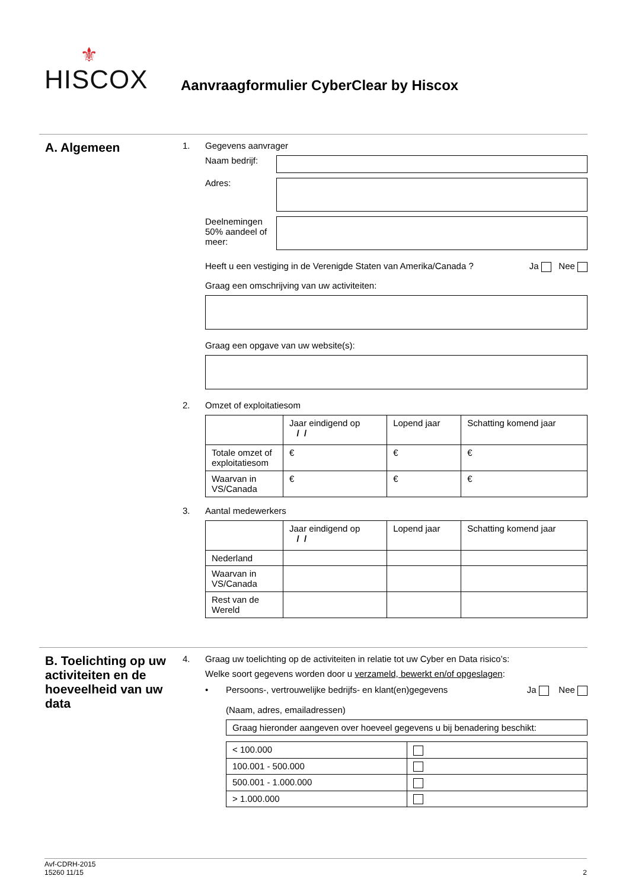⚜
HISCOX
Aanvraagformulier CyberClear by Hiscox
A. Algemeen
1. Gegevens aanvrager
Naam bedrijf:
Adres:
Deelnemingen 50% aandeel of meer:
Heeft u een vestiging in de Verenigde Staten van Amerika/Canada ? Ja Nee
Graag een omschrijving van uw activiteiten:
Graag een opgave van uw website(s):
2. Omzet of exploitatiesom
| | Jaar eindigend op / / | Lopend jaar | Schatting komend jaar |
| Totale omzet of exploitatiesom | € | € | € |
| Waarvan in VS/Canada | € | € | € |
3. Aantal medewerkers
| | Jaar eindigend op / / | Lopend jaar | Schatting komend jaar |
| Nederland | | | |
| Waarvan in VS/Canada | | | |
| Rest van de Wereld | | | |
B. Toelichting op uw activiteiten en de hoeveelheid van uw data
4. Graag uw toelichting op de activiteiten in relatie tot uw Cyber en Data risico’s:
Welke soort gegevens worden door u verzameld, bewerkt en/of opgeslagen:
• Persoons-, vertrouwelijke bedrijfs- en klant(en)gegevens
(Naam, adres, emailadressen) Ja Nee
Graag hieronder aangeven over hoeveel gegevens u bij benadering beschikt:
| < 100.000 | |
| 100.001 - 500.000 | |
| 500.001 - 1.000.000 | |
| > 1.000.000 | |
Avf-CDRH-2015
15260 11/15 2